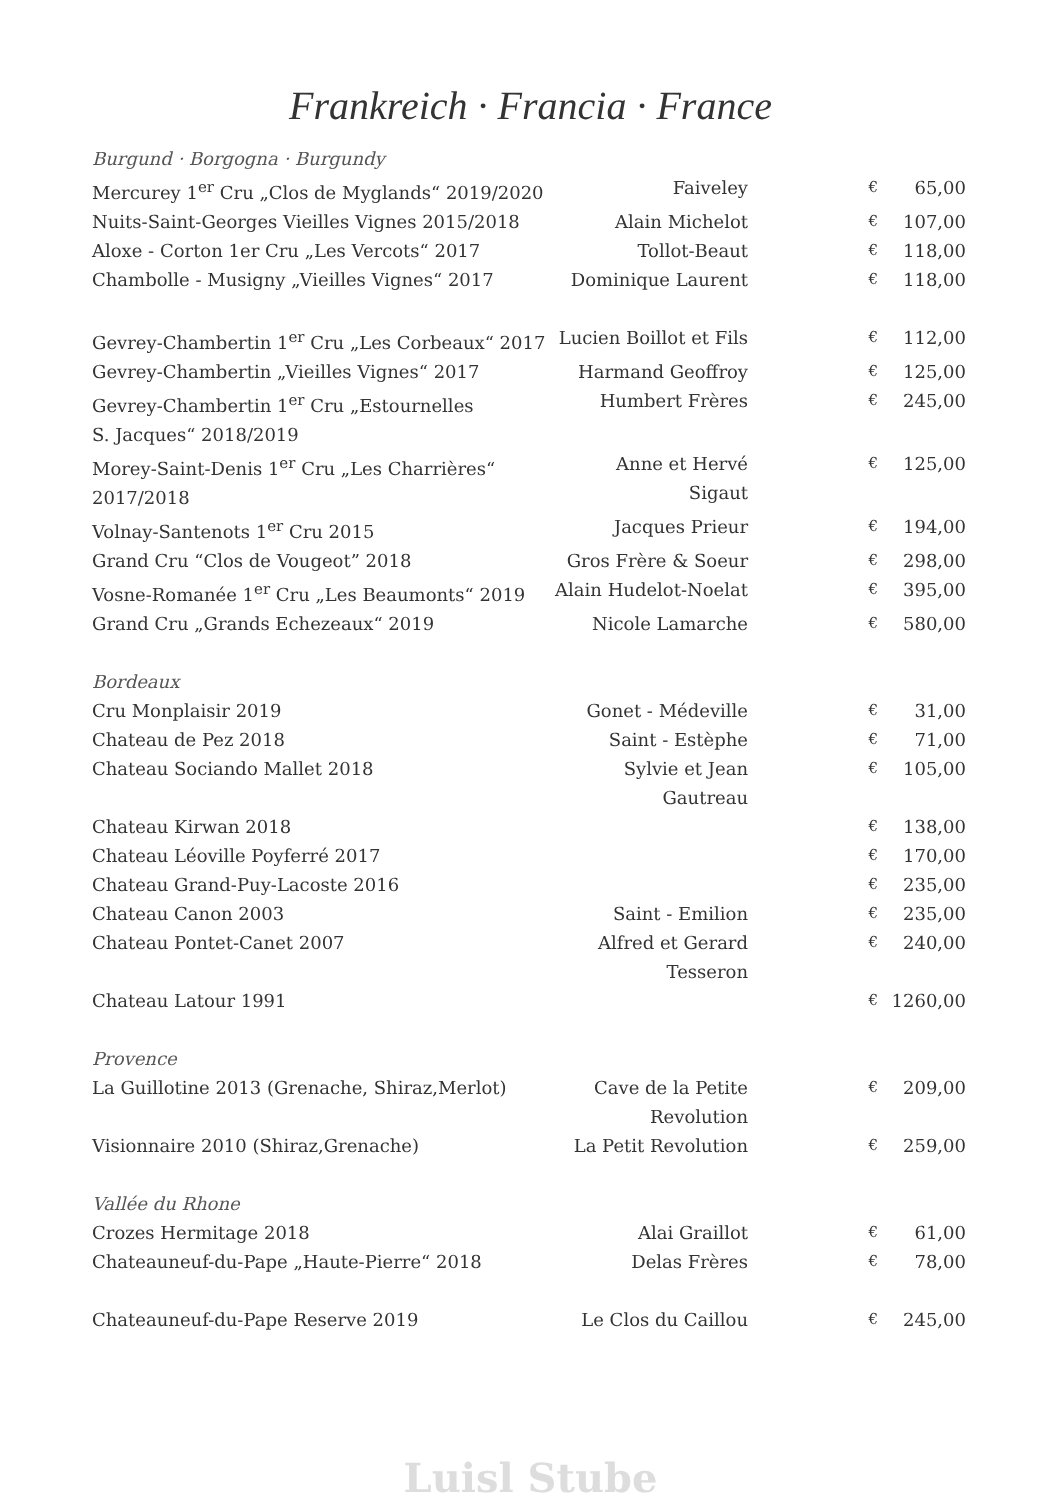Frankreich · Francia · France
| Burgund · Borgogna · Burgundy | | | |
| Mercurey 1<sup>er</sup> Cru „Clos de Myglands“ 2019/2020 | Faiveley | € | 65,00 |
| Nuits-Saint-Georges Vieilles Vignes 2015/2018 | Alain Michelot | € | 107,00 |
| Aloxe - Corton 1er Cru „Les Vercots“ 2017 | Tollot-Beaut | € | 118,00 |
| Chambolle - Musigny „Vieilles Vignes“ 2017 | Dominique Laurent | € | 118,00 |
| Gevrey-Chambertin 1<sup>er</sup> Cru „Les Corbeaux“ 2017 | Lucien Boillot et Fils | € | 112,00 |
| Gevrey-Chambertin „Vieilles Vignes“ 2017 | Harmand Geoffroy | € | 125,00 |
| Gevrey-Chambertin 1<sup>er</sup> Cru „Estournelles S. Jacques“ 2018/2019 | Humbert Frères | € | 245,00 |
| Morey-Saint-Denis 1<sup>er</sup> Cru „Les Charrières“ 2017/2018 | Anne et Hervé Sigaut | € | 125,00 |
| Volnay-Santenots 1<sup>er</sup> Cru 2015 | Jacques Prieur | € | 194,00 |
| Grand Cru “Clos de Vougeot” 2018 | Gros Frère & Soeur | € | 298,00 |
| Vosne-Romanée 1<sup>er</sup> Cru „Les Beaumonts“ 2019 | Alain Hudelot-Noelat | € | 395,00 |
| Grand Cru „Grands Echezeaux“ 2019 | Nicole Lamarche | € | 580,00 |
| Bordeaux | | | |
| Cru Monplaisir 2019 | Gonet - Médeville | € | 31,00 |
| Chateau de Pez 2018 | Saint - Estèphe | € | 71,00 |
| Chateau Sociando Mallet 2018 | Sylvie et Jean Gautreau | € | 105,00 |
| Chateau Kirwan 2018 | | € | 138,00 |
| Chateau Léoville Poyferré 2017 | | € | 170,00 |
| Chateau Grand-Puy-Lacoste 2016 | | € | 235,00 |
| Chateau Canon 2003 | Saint - Emilion | € | 235,00 |
| Chateau Pontet-Canet 2007 | Alfred et Gerard Tesseron | € | 240,00 |
| Chateau Latour 1991 | | € | 1260,00 |
| Provence | | | |
| La Guillotine 2013 (Grenache, Shiraz,Merlot) | Cave de la Petite Revolution | € | 209,00 |
| Visionnaire 2010 (Shiraz,Grenache) | La Petit Revolution | € | 259,00 |
| Vallée du Rhone | | | |
| Crozes Hermitage 2018 | Alai Graillot | € | 61,00 |
| Chateauneuf-du-Pape „Haute-Pierre“ 2018 | Delas Frères | € | 78,00 |
| Chateauneuf-du-Pape Reserve 2019 | Le Clos du Caillou | € | 245,00 |
Luisl Stube